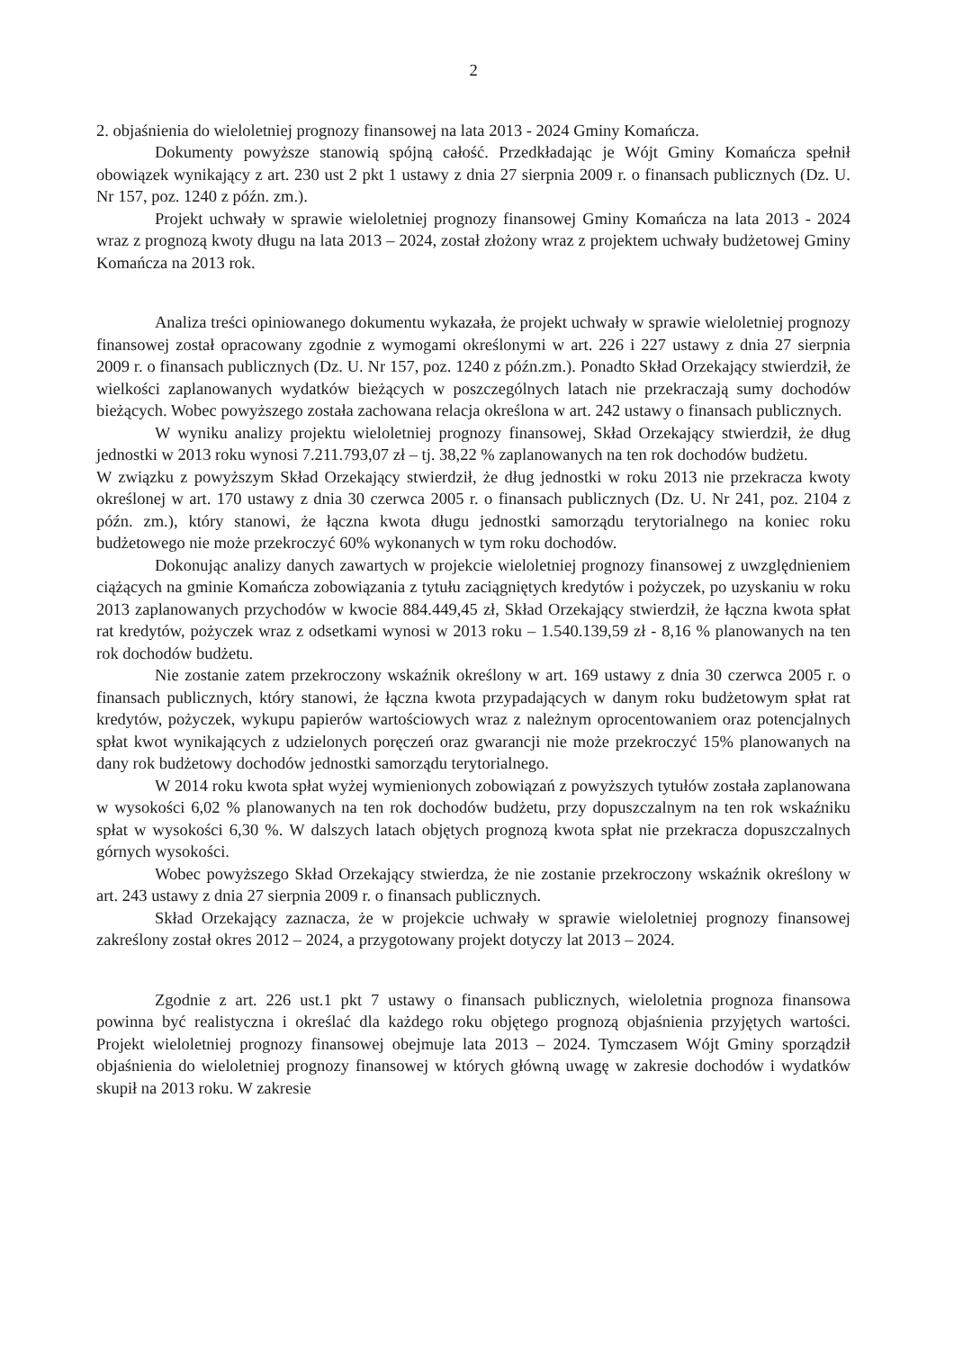2
2. objaśnienia do wieloletniej prognozy finansowej na lata 2013 - 2024 Gminy Komańcza.
Dokumenty powyższe stanowią spójną całość. Przedkładając je Wójt Gminy Komańcza spełnił obowiązek wynikający z art. 230 ust 2 pkt 1 ustawy z dnia 27 sierpnia 2009 r. o finansach publicznych (Dz. U. Nr 157, poz. 1240 z późn. zm.).
Projekt uchwały w sprawie wieloletniej prognozy finansowej Gminy Komańcza na lata 2013 - 2024 wraz z prognozą kwoty długu na lata 2013 – 2024, został złożony wraz z projektem uchwały budżetowej Gminy Komańcza na 2013 rok.
Analiza treści opiniowanego dokumentu wykazała, że projekt uchwały w sprawie wieloletniej prognozy finansowej został opracowany zgodnie z wymogami określonymi w art. 226 i 227 ustawy z dnia 27 sierpnia 2009 r. o finansach publicznych (Dz. U. Nr 157, poz. 1240 z późn.zm.). Ponadto Skład Orzekający stwierdził, że wielkości zaplanowanych wydatków bieżących w poszczególnych latach nie przekraczają sumy dochodów bieżących. Wobec powyższego została zachowana relacja określona w art. 242 ustawy o finansach publicznych.
W wyniku analizy projektu wieloletniej prognozy finansowej, Skład Orzekający stwierdził, że dług jednostki w 2013 roku wynosi 7.211.793,07 zł – tj. 38,22 % zaplanowanych na ten rok dochodów budżetu.
W związku z powyższym Skład Orzekający stwierdził, że dług jednostki w roku 2013 nie przekracza kwoty określonej w art. 170 ustawy z dnia 30 czerwca 2005 r. o finansach publicznych (Dz. U. Nr 241, poz. 2104 z późn. zm.), który stanowi, że łączna kwota długu jednostki samorządu terytorialnego na koniec roku budżetowego nie może przekroczyć 60% wykonanych w tym roku dochodów.
Dokonując analizy danych zawartych w projekcie wieloletniej prognozy finansowej z uwzględnieniem ciążących na gminie Komańcza zobowiązania z tytułu zaciągniętych kredytów i pożyczek, po uzyskaniu w roku 2013 zaplanowanych przychodów w kwocie 884.449,45 zł, Skład Orzekający stwierdził, że łączna kwota spłat rat kredytów, pożyczek wraz z odsetkami wynosi w 2013 roku – 1.540.139,59 zł - 8,16 % planowanych na ten rok dochodów budżetu.
Nie zostanie zatem przekroczony wskaźnik określony w art. 169 ustawy z dnia 30 czerwca 2005 r. o finansach publicznych, który stanowi, że łączna kwota przypadających w danym roku budżetowym spłat rat kredytów, pożyczek, wykupu papierów wartościowych wraz z należnym oprocentowaniem oraz potencjalnych spłat kwot wynikających z udzielonych poręczeń oraz gwarancji nie może przekroczyć 15% planowanych na dany rok budżetowy dochodów jednostki samorządu terytorialnego.
W 2014 roku kwota spłat wyżej wymienionych zobowiązań z powyższych tytułów została zaplanowana w wysokości 6,02 % planowanych na ten rok dochodów budżetu, przy dopuszczalnym na ten rok wskaźniku spłat w wysokości 6,30 %. W dalszych latach objętych prognozą kwota spłat nie przekracza dopuszczalnych górnych wysokości.
Wobec powyższego Skład Orzekający stwierdza, że nie zostanie przekroczony wskaźnik określony w art. 243 ustawy z dnia 27 sierpnia 2009 r. o finansach publicznych.
Skład Orzekający zaznacza, że w projekcie uchwały w sprawie wieloletniej prognozy finansowej zakreślony został okres 2012 – 2024, a przygotowany projekt dotyczy lat 2013 – 2024.
Zgodnie z art. 226 ust.1 pkt 7 ustawy o finansach publicznych, wieloletnia prognoza finansowa powinna być realistyczna i określać dla każdego roku objętego prognozą objaśnienia przyjętych wartości. Projekt wieloletniej prognozy finansowej obejmuje lata 2013 – 2024. Tymczasem Wójt Gminy sporządził objaśnienia do wieloletniej prognozy finansowej w których główną uwagę w zakresie dochodów i wydatków skupił na 2013 roku. W zakresie